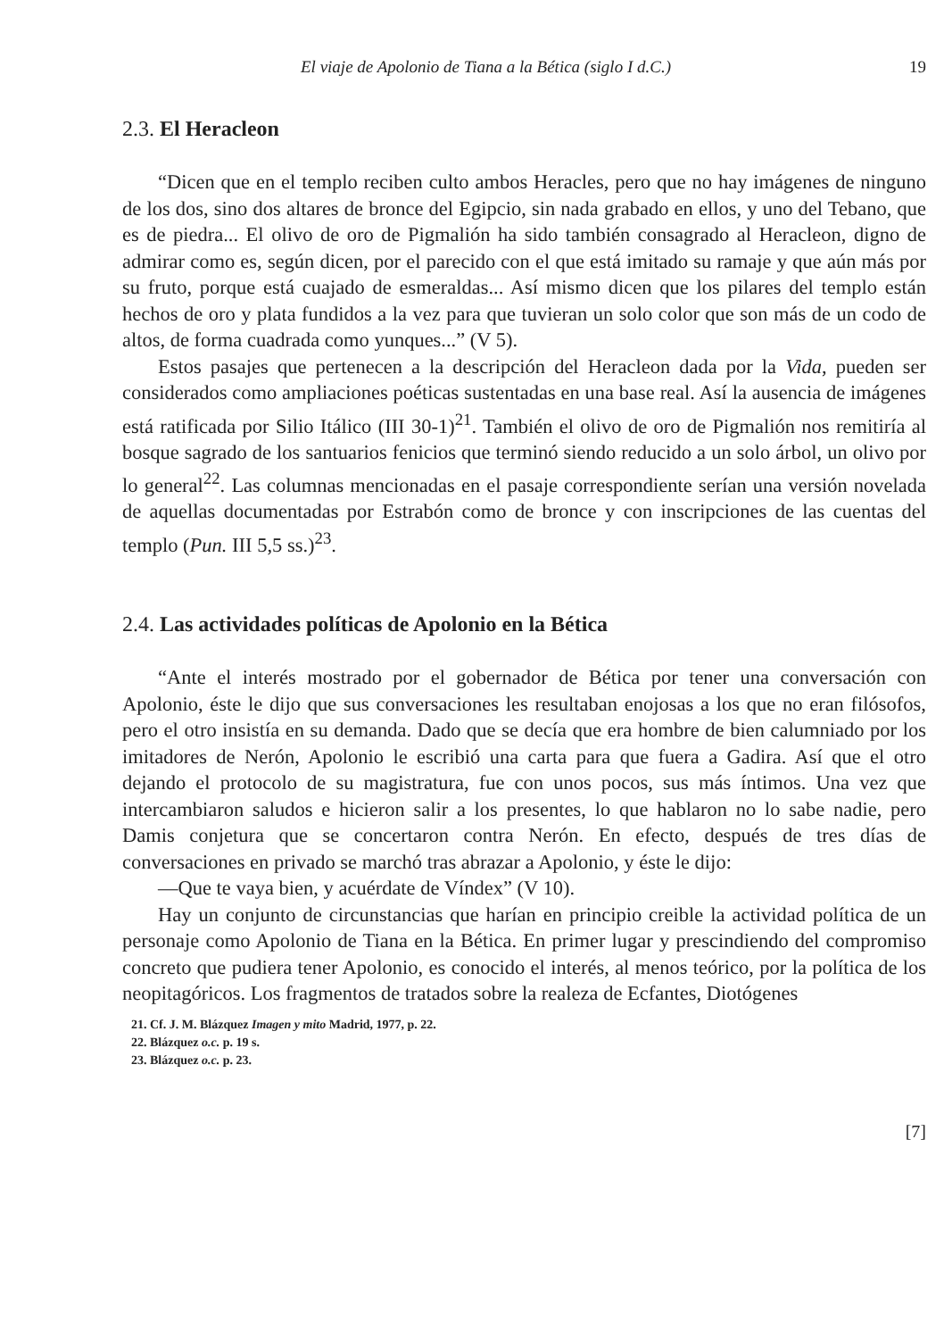El viaje de Apolonio de Tiana a la Bética (siglo I d.C.) 19
2.3. El Heracleon
“Dicen que en el templo reciben culto ambos Heracles, pero que no hay imágenes de ninguno de los dos, sino dos altares de bronce del Egipcio, sin nada grabado en ellos, y uno del Tebano, que es de piedra... El olivo de oro de Pigmalión ha sido también consagrado al Heracleon, digno de admirar como es, según dicen, por el parecido con el que está imitado su ramaje y que aún más por su fruto, porque está cuajado de esmeraldas... Así mismo dicen que los pilares del templo están hechos de oro y plata fundidos a la vez para que tuvieran un solo color que son más de un codo de altos, de forma cuadrada como yunques...” (V 5).
Estos pasajes que pertenecen a la descripción del Heracleon dada por la Vida, pueden ser considerados como ampliaciones poéticas sustentadas en una base real. Así la ausencia de imágenes está ratificada por Silio Itálico (III 30-1)<sup>21</sup>. También el olivo de oro de Pigmalión nos remitiría al bosque sagrado de los santuarios fenicios que terminó siendo reducido a un solo árbol, un olivo por lo general<sup>22</sup>. Las columnas mencionadas en el pasaje correspondiente serían una versión novelada de aquellas documentadas por Estrabón como de bronce y con inscripciones de las cuentas del templo (Pun. III 5,5 ss.)<sup>23</sup>.
2.4. Las actividades políticas de Apolonio en la Bética
“Ante el interés mostrado por el gobernador de Bética por tener una conversación con Apolonio, éste le dijo que sus conversaciones les resultaban enojosas a los que no eran filósofos, pero el otro insistía en su demanda. Dado que se decía que era hombre de bien calumniado por los imitadores de Nerón, Apolonio le escribió una carta para que fuera a Gadira. Así que el otro dejando el protocolo de su magistratura, fue con unos pocos, sus más íntimos. Una vez que intercambiaron saludos e hicieron salir a los presentes, lo que hablaron no lo sabe nadie, pero Damis conjetura que se concertaron contra Nerón. En efecto, después de tres días de conversaciones en privado se marchó tras abrazar a Apolonio, y éste le dijo:
—Que te vaya bien, y acuérdate de Víndex” (V 10).
Hay un conjunto de circunstancias que harían en principio creible la actividad política de un personaje como Apolonio de Tiana en la Bética. En primer lugar y prescindiendo del compromiso concreto que pudiera tener Apolonio, es conocido el interés, al menos teórico, por la política de los neopitagóricos. Los fragmentos de tratados sobre la realeza de Ecfantes, Diotógenes
21. Cf. J. M. Blázquez Imagen y mito Madrid, 1977, p. 22.
22. Blázquez o.c. p. 19 s.
23. Blázquez o.c. p. 23.
[7]